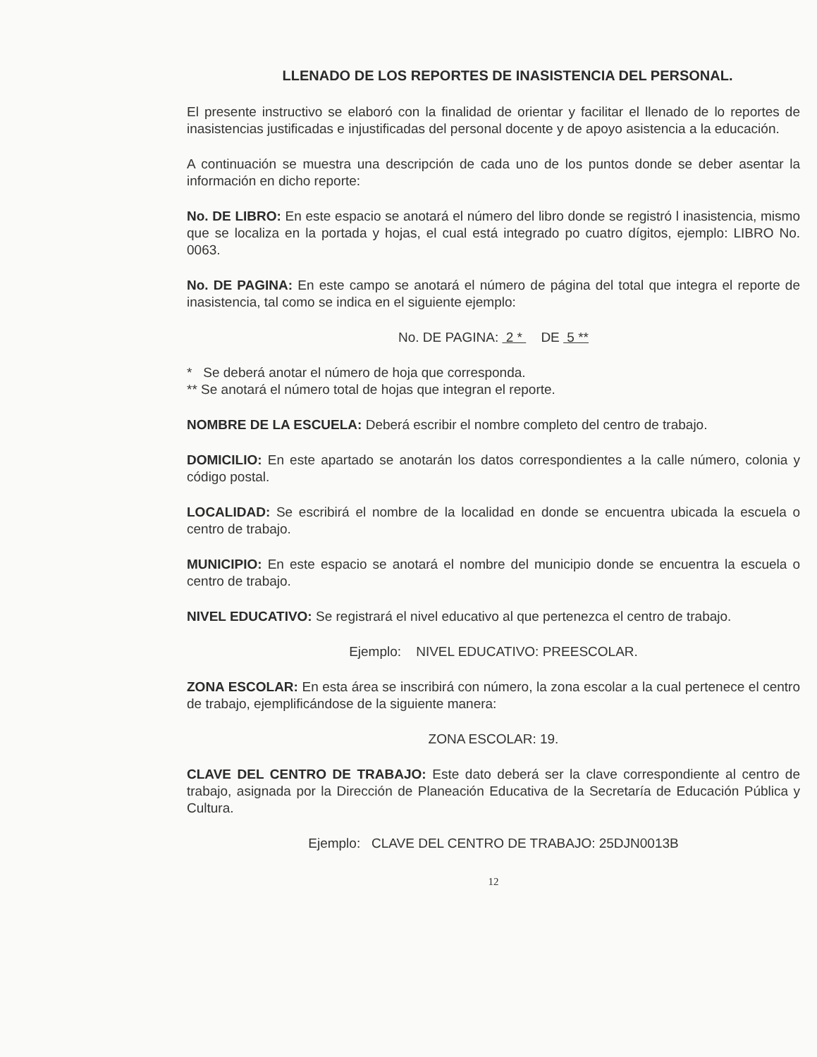LLENADO DE LOS REPORTES DE INASISTENCIA DEL PERSONAL.
El presente instructivo se elaboró con la finalidad de orientar y facilitar el llenado de lo reportes de inasistencias justificadas e injustificadas del personal docente y de apoyo asistencia a la educación.
A continuación se muestra una descripción de cada uno de los puntos donde se deber asentar la información en dicho reporte:
No. DE LIBRO: En este espacio se anotará el número del libro donde se registró l inasistencia, mismo que se localiza en la portada y hojas, el cual está integrado po cuatro dígitos, ejemplo: LIBRO No. 0063.
No. DE PAGINA: En este campo se anotará el número de página del total que integra el reporte de inasistencia, tal como se indica en el siguiente ejemplo:
No. DE PAGINA: 2 * DE 5 **
* Se deberá anotar el número de hoja que corresponda.
** Se anotará el número total de hojas que integran el reporte.
NOMBRE DE LA ESCUELA: Deberá escribir el nombre completo del centro de trabajo.
DOMICILIO: En este apartado se anotarán los datos correspondientes a la calle número, colonia y código postal.
LOCALIDAD: Se escribirá el nombre de la localidad en donde se encuentra ubicada la escuela o centro de trabajo.
MUNICIPIO: En este espacio se anotará el nombre del municipio donde se encuentra la escuela o centro de trabajo.
NIVEL EDUCATIVO: Se registrará el nivel educativo al que pertenezca el centro de trabajo.
Ejemplo: NIVEL EDUCATIVO: PREESCOLAR.
ZONA ESCOLAR: En esta área se inscribirá con número, la zona escolar a la cual pertenece el centro de trabajo, ejemplificándose de la siguiente manera:
ZONA ESCOLAR: 19.
CLAVE DEL CENTRO DE TRABAJO: Este dato deberá ser la clave correspondiente al centro de trabajo, asignada por la Dirección de Planeación Educativa de la Secretaría de Educación Pública y Cultura.
Ejemplo: CLAVE DEL CENTRO DE TRABAJO: 25DJN0013B
12